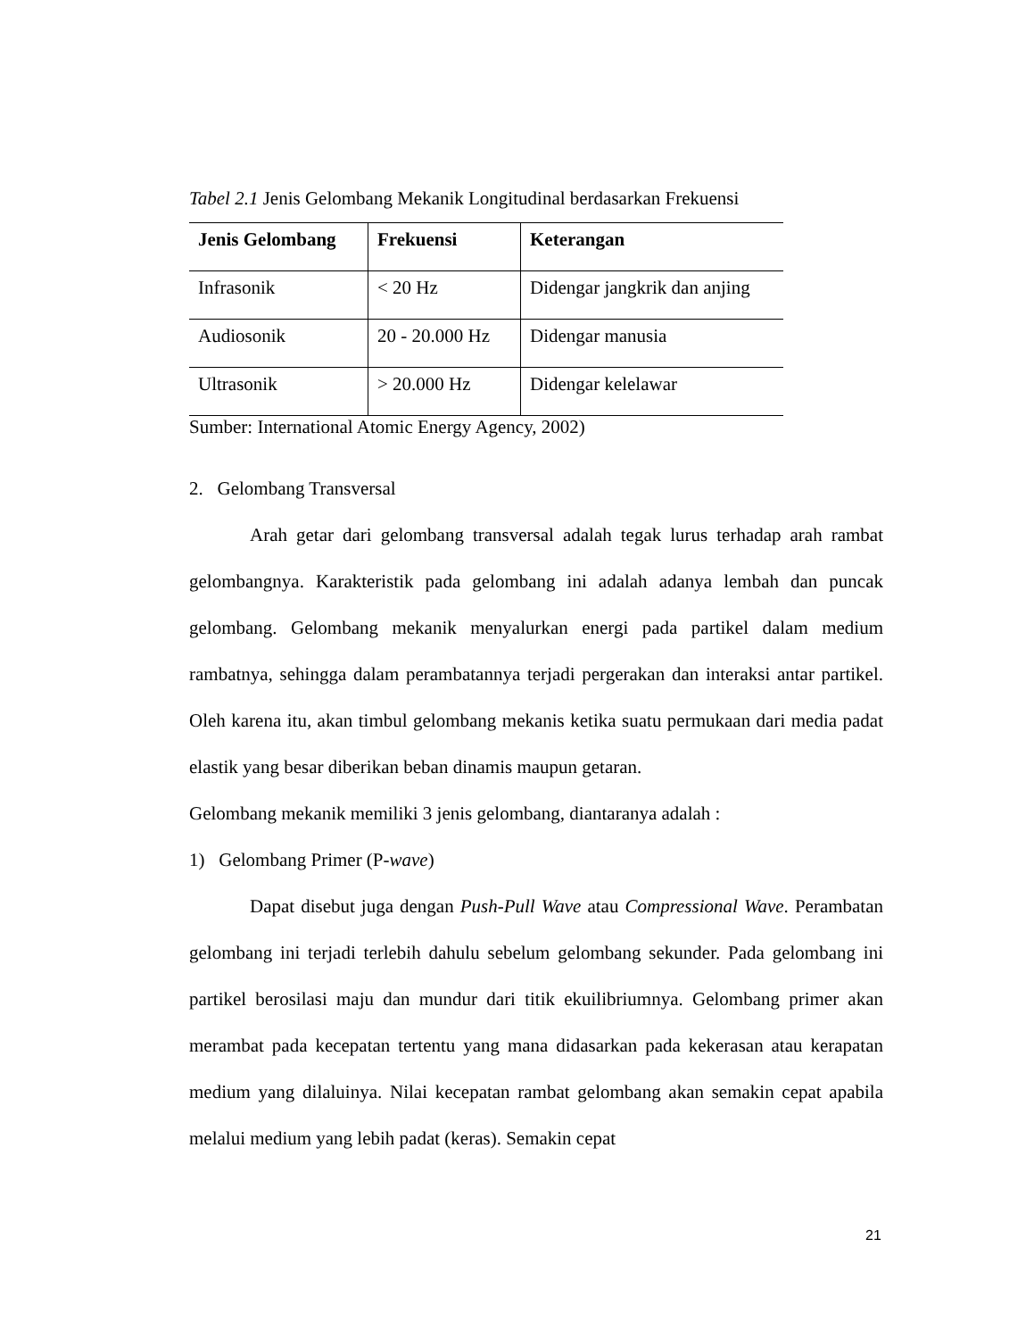Tabel 2.1 Jenis Gelombang Mekanik Longitudinal berdasarkan Frekuensi
| Jenis Gelombang | Frekuensi | Keterangan |
| --- | --- | --- |
| Infrasonik | < 20 Hz | Didengar jangkrik dan anjing |
| Audiosonik | 20 - 20.000 Hz | Didengar manusia |
| Ultrasonik | > 20.000 Hz | Didengar kelelawar |
Sumber: International Atomic Energy Agency, 2002)
2. Gelombang Transversal
Arah getar dari gelombang transversal adalah tegak lurus terhadap arah rambat gelombangnya. Karakteristik pada gelombang ini adalah adanya lembah dan puncak gelombang. Gelombang mekanik menyalurkan energi pada partikel dalam medium rambatnya, sehingga dalam perambatannya terjadi pergerakan dan interaksi antar partikel. Oleh karena itu, akan timbul gelombang mekanis ketika suatu permukaan dari media padat elastik yang besar diberikan beban dinamis maupun getaran.
Gelombang mekanik memiliki 3 jenis gelombang, diantaranya adalah :
1) Gelombang Primer (P-wave)
Dapat disebut juga dengan Push-Pull Wave atau Compressional Wave. Perambatan gelombang ini terjadi terlebih dahulu sebelum gelombang sekunder. Pada gelombang ini partikel berosilasi maju dan mundur dari titik ekuilibriumnya. Gelombang primer akan merambat pada kecepatan tertentu yang mana didasarkan pada kekerasan atau kerapatan medium yang dilaluinya. Nilai kecepatan rambat gelombang akan semakin cepat apabila melalui medium yang lebih padat (keras). Semakin cepat
21